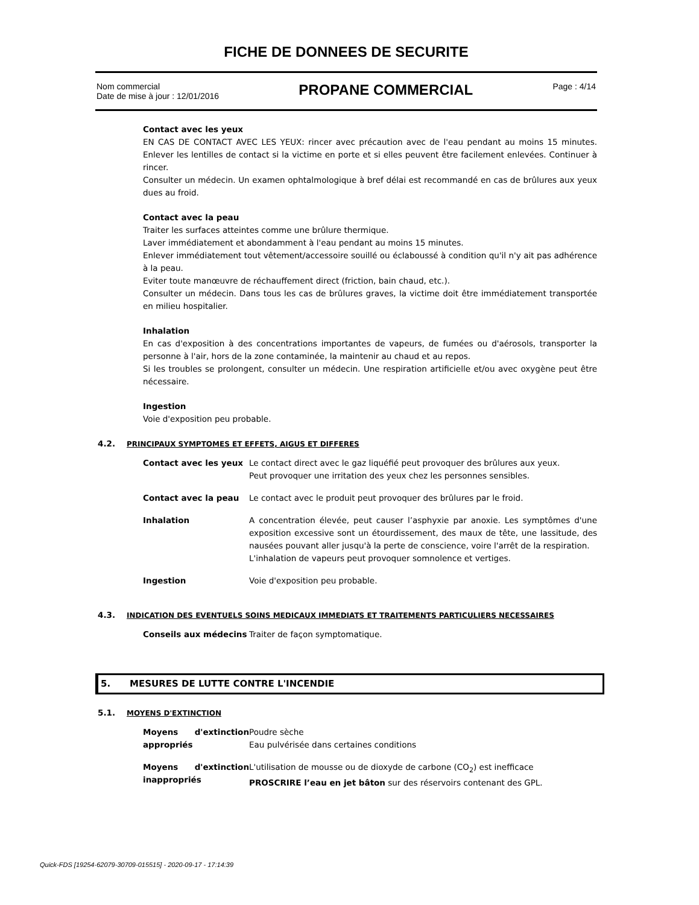FICHE DE DONNEES DE SECURITE
Nom commercial
Date de mise à jour : 12/01/2016
PROPANE COMMERCIAL
Page : 4/14
Contact avec les yeux
EN CAS DE CONTACT AVEC LES YEUX: rincer avec précaution avec de l'eau pendant au moins 15 minutes. Enlever les lentilles de contact si la victime en porte et si elles peuvent être facilement enlevées. Continuer à rincer.
Consulter un médecin. Un examen ophtalmologique à bref délai est recommandé en cas de brûlures aux yeux dues au froid.
Contact avec la peau
Traiter les surfaces atteintes comme une brûlure thermique.
Laver immédiatement et abondamment à l'eau pendant au moins 15 minutes.
Enlever immédiatement tout vêtement/accessoire souillé ou éclaboussé à condition qu'il n'y ait pas adhérence à la peau.
Eviter toute manœuvre de réchauffement direct (friction, bain chaud, etc.).
Consulter un médecin. Dans tous les cas de brûlures graves, la victime doit être immédiatement transportée en milieu hospitalier.
Inhalation
En cas d'exposition à des concentrations importantes de vapeurs, de fumées ou d'aérosols, transporter la personne à l'air, hors de la zone contaminée, la maintenir au chaud et au repos.
Si les troubles se prolongent, consulter un médecin. Une respiration artificielle et/ou avec oxygène peut être nécessaire.
Ingestion
Voie d'exposition peu probable.
4.2. PRINCIPAUX SYMPTOMES ET EFFETS, AIGUS ET DIFFERES
| Contact avec les yeux | Le contact direct avec le gaz liquéfié peut provoquer des brûlures aux yeux. Peut provoquer une irritation des yeux chez les personnes sensibles. |
| Contact avec la peau | Le contact avec le produit peut provoquer des brûlures par le froid. |
| Inhalation | A concentration élevée, peut causer l’asphyxie par anoxie. Les symptômes d'une exposition excessive sont un étourdissement, des maux de tête, une lassitude, des nausées pouvant aller jusqu'à la perte de conscience, voire l'arrêt de la respiration. L'inhalation de vapeurs peut provoquer somnolence et vertiges. |
| Ingestion | Voie d'exposition peu probable. |
4.3. INDICATION DES EVENTUELS SOINS MEDICAUX IMMEDIATS ET TRAITEMENTS PARTICULIERS NECESSAIRES
| Conseils aux médecins | Traiter de façon symptomatique. |
5. MESURES DE LUTTE CONTRE L'INCENDIE
5.1. MOYENS D'EXTINCTION
| Moyens d'extinction appropriés | Poudre sèche Eau pulvérisée dans certaines conditions |
| Moyens d'extinction inappropriés | L'utilisation de mousse ou de dioxyde de carbone (CO<sub>2</sub>) est inefficace PROSCRIRE l’eau en jet bâton sur des réservoirs contenant des GPL. |
Quick-FDS [19254-62079-30709-015515] - 2020-09-17 - 17:14:39